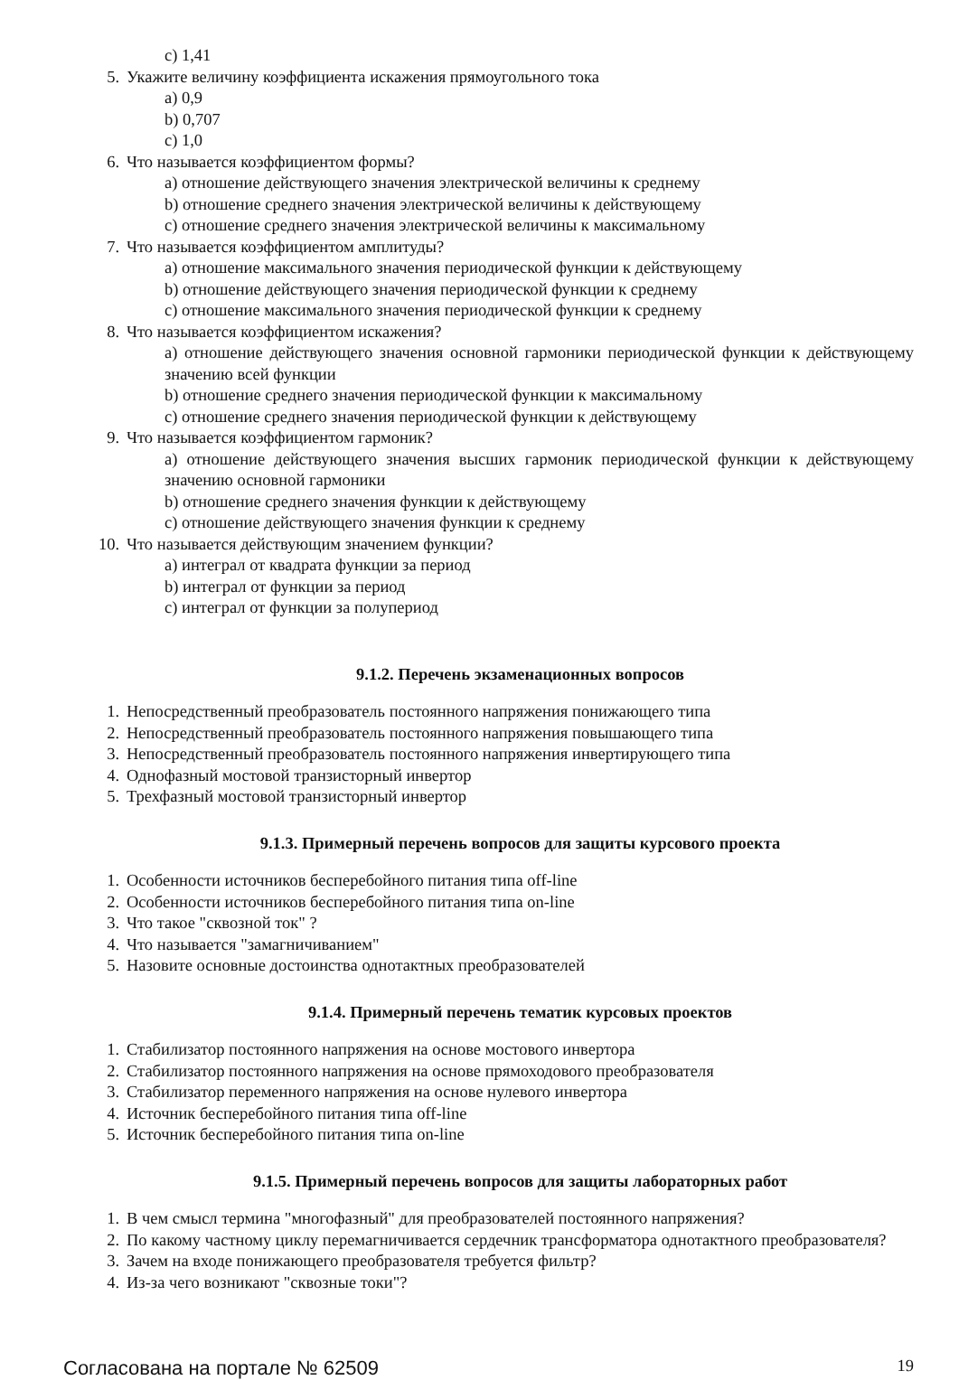c) 1,41
5. Укажите величину коэффициента искажения прямоугольного тока
a) 0,9
b) 0,707
c) 1,0
6. Что называется коэффициентом формы?
a) отношение действующего значения электрической величины к среднему
b) отношение среднего значения электрической величины к действующему
c) отношение среднего значения электрической величины к максимальному
7. Что называется коэффициентом амплитуды?
a) отношение максимального значения периодической функции к действующему
b) отношение действующего значения периодической функции к среднему
c) отношение максимального значения периодической функции к среднему
8. Что называется коэффициентом искажения?
a) отношение действующего значения основной гармоники периодической функции к действующему значению всей функции
b) отношение среднего значения периодической функции к максимальному
c) отношение среднего значения периодической функции к действующему
9. Что называется коэффициентом гармоник?
a) отношение действующего значения высших гармоник периодической функции к действующему значению основной гармоники
b) отношение среднего значения функции к действующему
c) отношение действующего значения функции к среднему
10. Что называется действующим значением функции?
a) интеграл от квадрата функции за период
b) интеграл от функции за период
c) интеграл от функции за полупериод
9.1.2. Перечень экзаменационных вопросов
1. Непосредственный преобразователь постоянного напряжения понижающего типа
2. Непосредственный преобразователь постоянного напряжения повышающего типа
3. Непосредственный преобразователь постоянного напряжения инвертирующего типа
4. Однофазный мостовой транзисторный инвертор
5. Трехфазный мостовой транзисторный инвертор
9.1.3. Примерный перечень вопросов для защиты курсового проекта
1. Особенности источников бесперебойного питания типа off-line
2. Особенности источников бесперебойного питания типа on-line
3. Что такое "сквозной ток" ?
4. Что называется "замагничиванием"
5. Назовите основные достоинства однотактных преобразователей
9.1.4. Примерный перечень тематик курсовых проектов
1. Стабилизатор постоянного напряжения на основе мостового инвертора
2. Стабилизатор постоянного напряжения на основе прямоходового преобразователя
3. Стабилизатор переменного напряжения на основе нулевого инвертора
4. Источник бесперебойного питания типа off-line
5. Источник бесперебойного питания типа on-line
9.1.5. Примерный перечень вопросов для защиты лабораторных работ
1. В чем смысл термина "многофазный" для преобразователей постоянного напряжения?
2. По какому частному циклу перемагничивается сердечник трансформатора однотактного преобразователя?
3. Зачем на входе понижающего преобразователя требуется фильтр?
4. Из-за чего возникают "сквозные токи"?
Согласована на портале № 62509 19